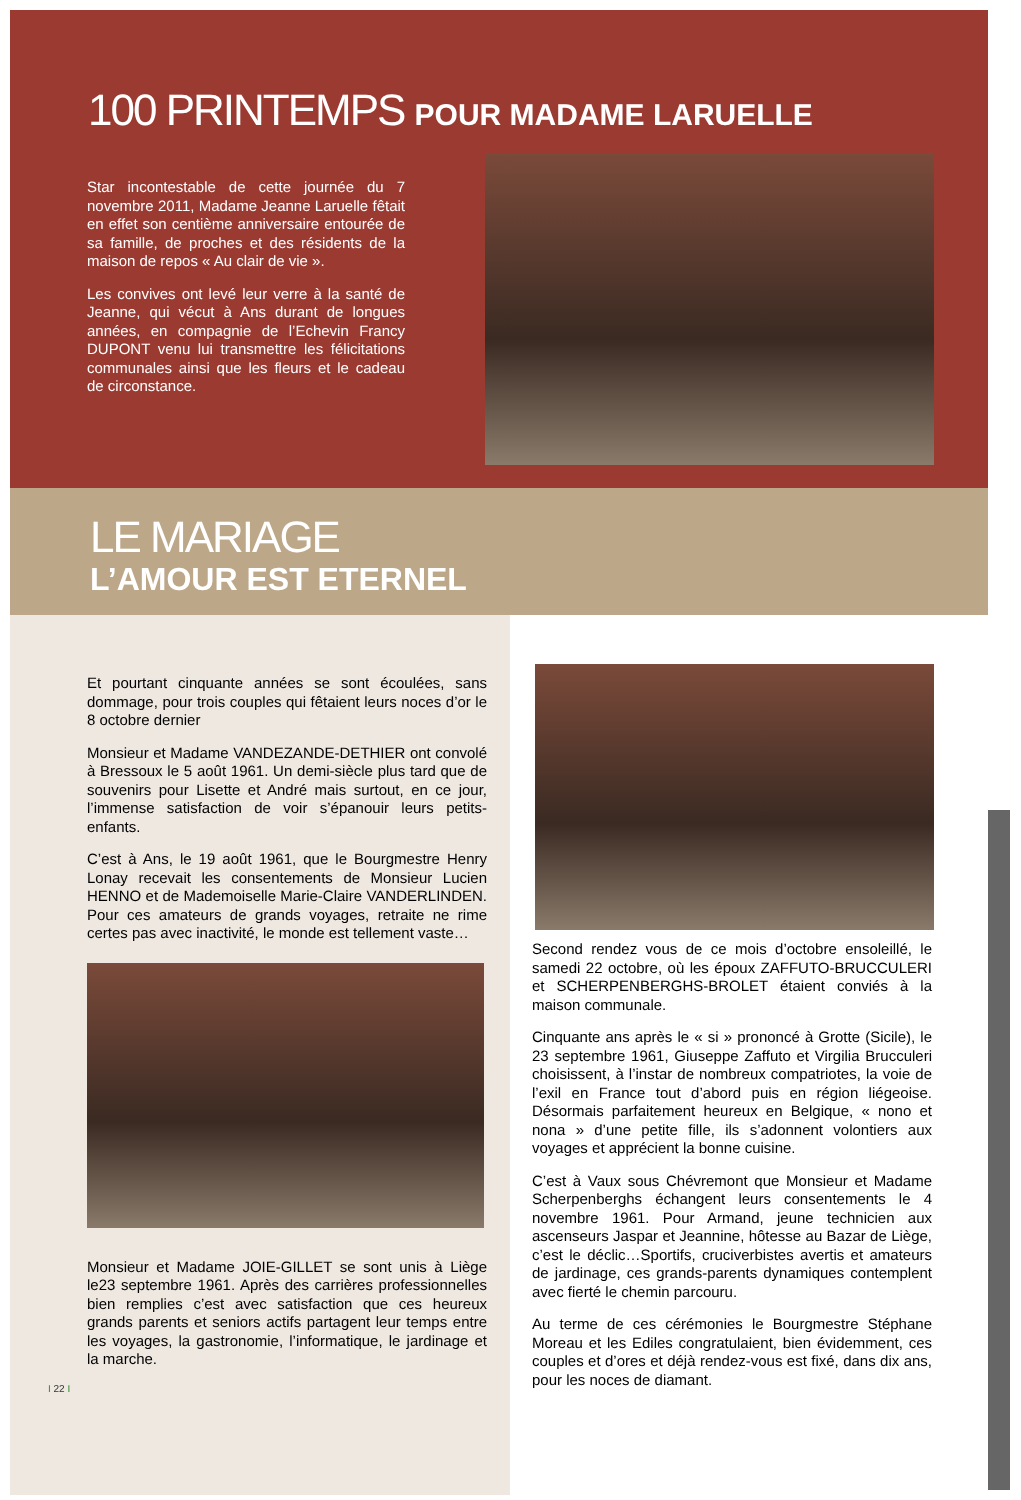100 PRINTEMPS POUR MADAME LARUELLE
Star incontestable de cette journée du 7 novembre 2011, Madame Jeanne Laruelle fêtait en effet son centième anniversaire entourée de sa famille, de proches et des résidents de la maison de repos « Au clair de vie ».
Les convives ont levé leur verre à la santé de Jeanne, qui vécut à Ans durant de longues années, en compagnie de l’Echevin Francy DUPONT venu lui transmettre les félicitations communales ainsi que les fleurs et le cadeau de circonstance.
LE MARIAGE
L’AMOUR EST ETERNEL
Et pourtant cinquante années se sont écoulées, sans dommage, pour trois couples qui fêtaient leurs noces d’or le 8 octobre dernier
Monsieur et Madame VANDEZANDE-DETHIER ont convolé à Bressoux le 5 août 1961. Un demi-siècle plus tard que de souvenirs pour Lisette et André mais surtout, en ce jour, l’immense satisfaction de voir s’épanouir leurs petits-enfants.
C’est à Ans, le 19 août 1961, que le Bourgmestre Henry Lonay recevait les consentements de Monsieur Lucien HENNO et de Mademoiselle Marie-Claire VANDERLINDEN. Pour ces amateurs de grands voyages, retraite ne rime certes pas avec inactivité, le monde est tellement vaste…
Monsieur et Madame JOIE-GILLET se sont unis à Liège le23 septembre 1961. Après des carrières professionnelles bien remplies c’est avec satisfaction que ces heureux grands parents et seniors actifs partagent leur temps entre les voyages, la gastronomie, l’informatique, le jardinage et la marche.
I 22 I
Second rendez vous de ce mois d’octobre ensoleillé, le samedi 22 octobre, où les époux ZAFFUTO-BRUCCULERI et SCHERPENBERGHS-BROLET étaient conviés à la maison communale.
Cinquante ans après le « si » prononcé à Grotte (Sicile), le 23 septembre 1961, Giuseppe Zaffuto et Virgilia Brucculeri choisissent, à l’instar de nombreux compatriotes, la voie de l’exil en France tout d’abord puis en région liégeoise. Désormais parfaitement heureux en Belgique, « nono et nona » d’une petite fille, ils s’adonnent volontiers aux voyages et apprécient la bonne cuisine.
C’est à Vaux sous Chévremont que Monsieur et Madame Scherpenberghs échangent leurs consentements le 4 novembre 1961. Pour Armand, jeune technicien aux ascenseurs Jaspar et Jeannine, hôtesse au Bazar de Liège, c’est le déclic…Sportifs, cruciverbistes avertis et amateurs de jardinage, ces grands-parents dynamiques contemplent avec fierté le chemin parcouru.
Au terme de ces cérémonies le Bourgmestre Stéphane Moreau et les Ediles congratulaient, bien évidemment, ces couples et d’ores et déjà rendez-vous est fixé, dans dix ans, pour les noces de diamant.